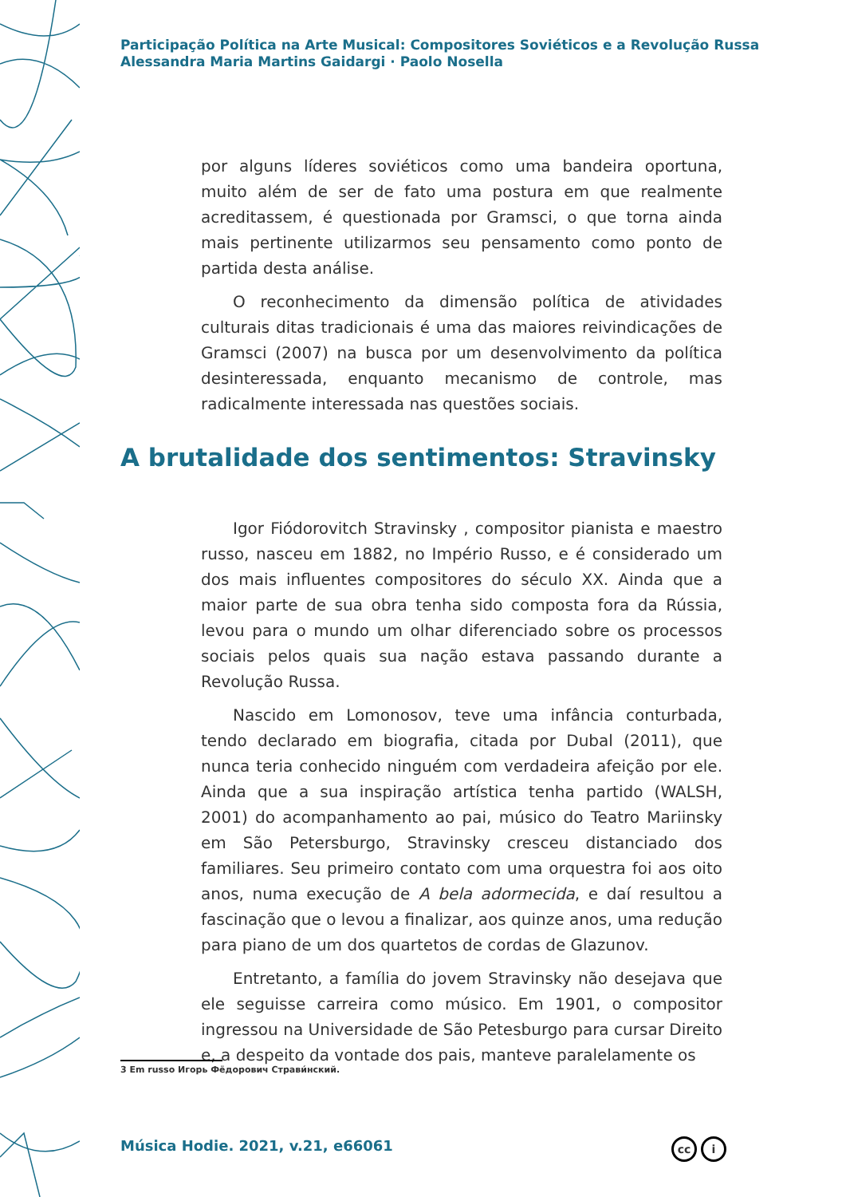Participação Política na Arte Musical: Compositores Soviéticos e a Revolução Russa
Alessandra Maria Martins Gaidargi · Paolo Nosella
por alguns líderes soviéticos como uma bandeira oportuna, muito além de ser de fato uma postura em que realmente acreditassem, é questionada por Gramsci, o que torna ainda mais pertinente utilizarmos seu pensamento como ponto de partida desta análise.
O reconhecimento da dimensão política de atividades culturais ditas tradicionais é uma das maiores reivindicações de Gramsci (2007) na busca por um desenvolvimento da política desinteressada, enquanto mecanismo de controle, mas radicalmente interessada nas questões sociais.
A brutalidade dos sentimentos: Stravinsky
Igor Fiódorovitch Stravinsky , compositor pianista e maestro russo, nasceu em 1882, no Império Russo, e é considerado um dos mais influentes compositores do século XX. Ainda que a maior parte de sua obra tenha sido composta fora da Rússia, levou para o mundo um olhar diferenciado sobre os processos sociais pelos quais sua nação estava passando durante a Revolução Russa.
Nascido em Lomonosov, teve uma infância conturbada, tendo declarado em biografia, citada por Dubal (2011), que nunca teria conhecido ninguém com verdadeira afeição por ele. Ainda que a sua inspiração artística tenha partido (WALSH, 2001) do acompanhamento ao pai, músico do Teatro Mariinsky em São Petersburgo, Stravinsky cresceu distanciado dos familiares. Seu primeiro contato com uma orquestra foi aos oito anos, numa execução de A bela adormecida, e daí resultou a fascinação que o levou a finalizar, aos quinze anos, uma redução para piano de um dos quartetos de cordas de Glazunov.
Entretanto, a família do jovem Stravinsky não desejava que ele seguisse carreira como músico. Em 1901, o compositor ingressou na Universidade de São Petesburgo para cursar Direito e, a despeito da vontade dos pais, manteve paralelamente os
3 Em russo Игорь Фёдорович Страви́нский.
Música Hodie. 2021, v.21, e66061
cc i